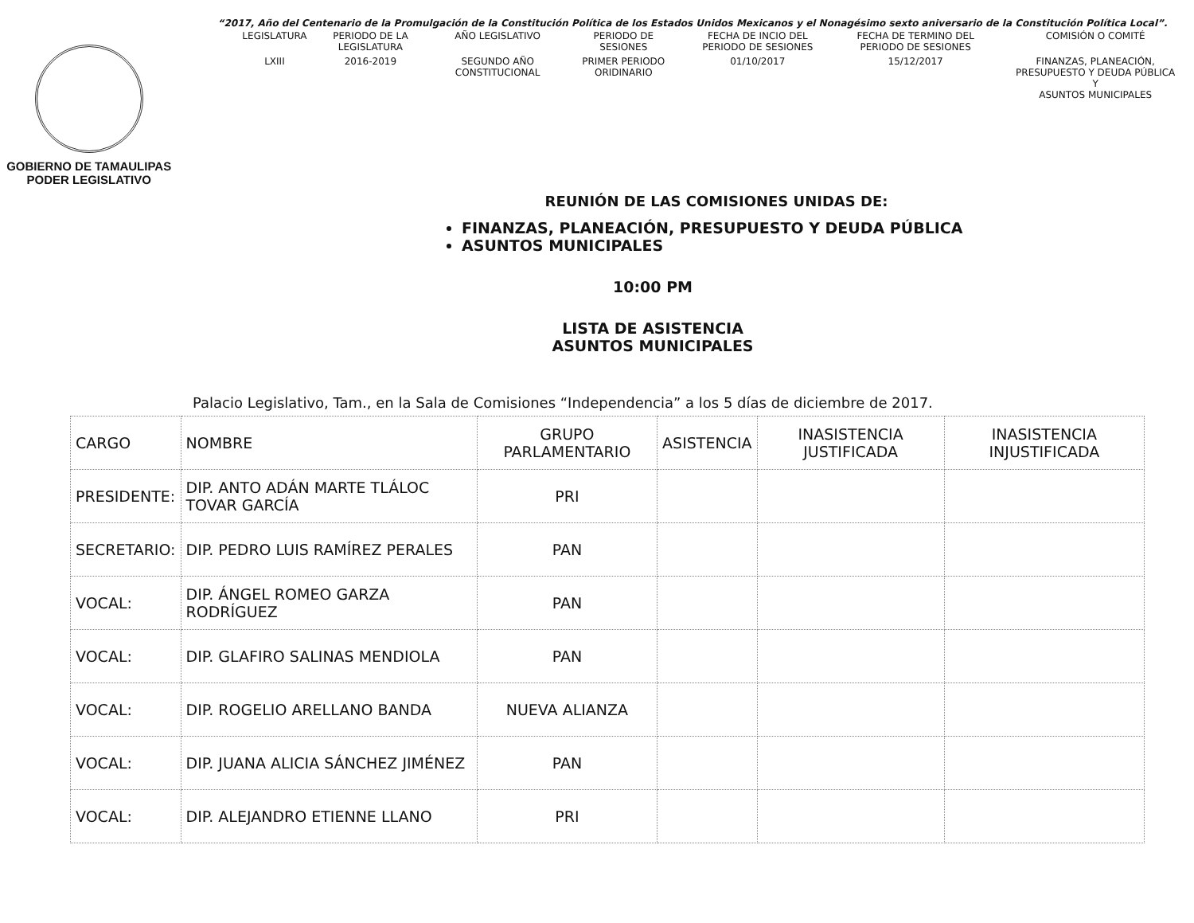“2017, Año del Centenario de la Promulgación de la Constitución Política de los Estados Unidos Mexicanos y el Nonagésimo sexto aniversario de la Constitución Política Local”.
GOBIERNO DE TAMAULIPAS
PODER LEGISLATIVO
| LEGISLATURA | PERIODO DE LA LEGISLATURA | AÑO LEGISLATIVO | PERIODO DE SESIONES | FECHA DE INCIO DEL PERIODO DE SESIONES | FECHA DE TERMINO DEL PERIODO DE SESIONES | COMISIÓN O COMITÉ |
| --- | --- | --- | --- | --- | --- | --- |
| LXIII | 2016-2019 | SEGUNDO AÑO CONSTITUCIONAL | PRIMER PERIODO ORIDINARIO | 01/10/2017 | 15/12/2017 | FINANZAS, PLANEACIÓN, PRESUPUESTO Y DEUDA PÚBLICA Y ASUNTOS MUNICIPALES |
REUNIÓN DE LAS COMISIONES UNIDAS DE:
FINANZAS, PLANEACIÓN, PRESUPUESTO Y DEUDA PÚBLICA
ASUNTOS MUNICIPALES
10:00 PM
LISTA DE ASISTENCIA
ASUNTOS MUNICIPALES
Palacio Legislativo, Tam., en la Sala de Comisiones “Independencia” a los 5 días de diciembre de 2017.
| CARGO | NOMBRE | GRUPO PARLAMENTARIO | ASISTENCIA | INASISTENCIA JUSTIFICADA | INASISTENCIA INJUSTIFICADA |
| --- | --- | --- | --- | --- | --- |
| PRESIDENTE: | DIP. ANTO ADÁN MARTE TLÁLOC TOVAR GARCÍA | PRI | | | |
| SECRETARIO: | DIP. PEDRO LUIS RAMÍREZ PERALES | PAN | | | |
| VOCAL: | DIP. ÁNGEL ROMEO GARZA RODRÍGUEZ | PAN | | | |
| VOCAL: | DIP. GLAFIRO SALINAS MENDIOLA | PAN | | | |
| VOCAL: | DIP. ROGELIO ARELLANO BANDA | NUEVA ALIANZA | | | |
| VOCAL: | DIP. JUANA ALICIA SÁNCHEZ JIMÉNEZ | PAN | | | |
| VOCAL: | DIP. ALEJANDRO ETIENNE LLANO | PRI | | | |